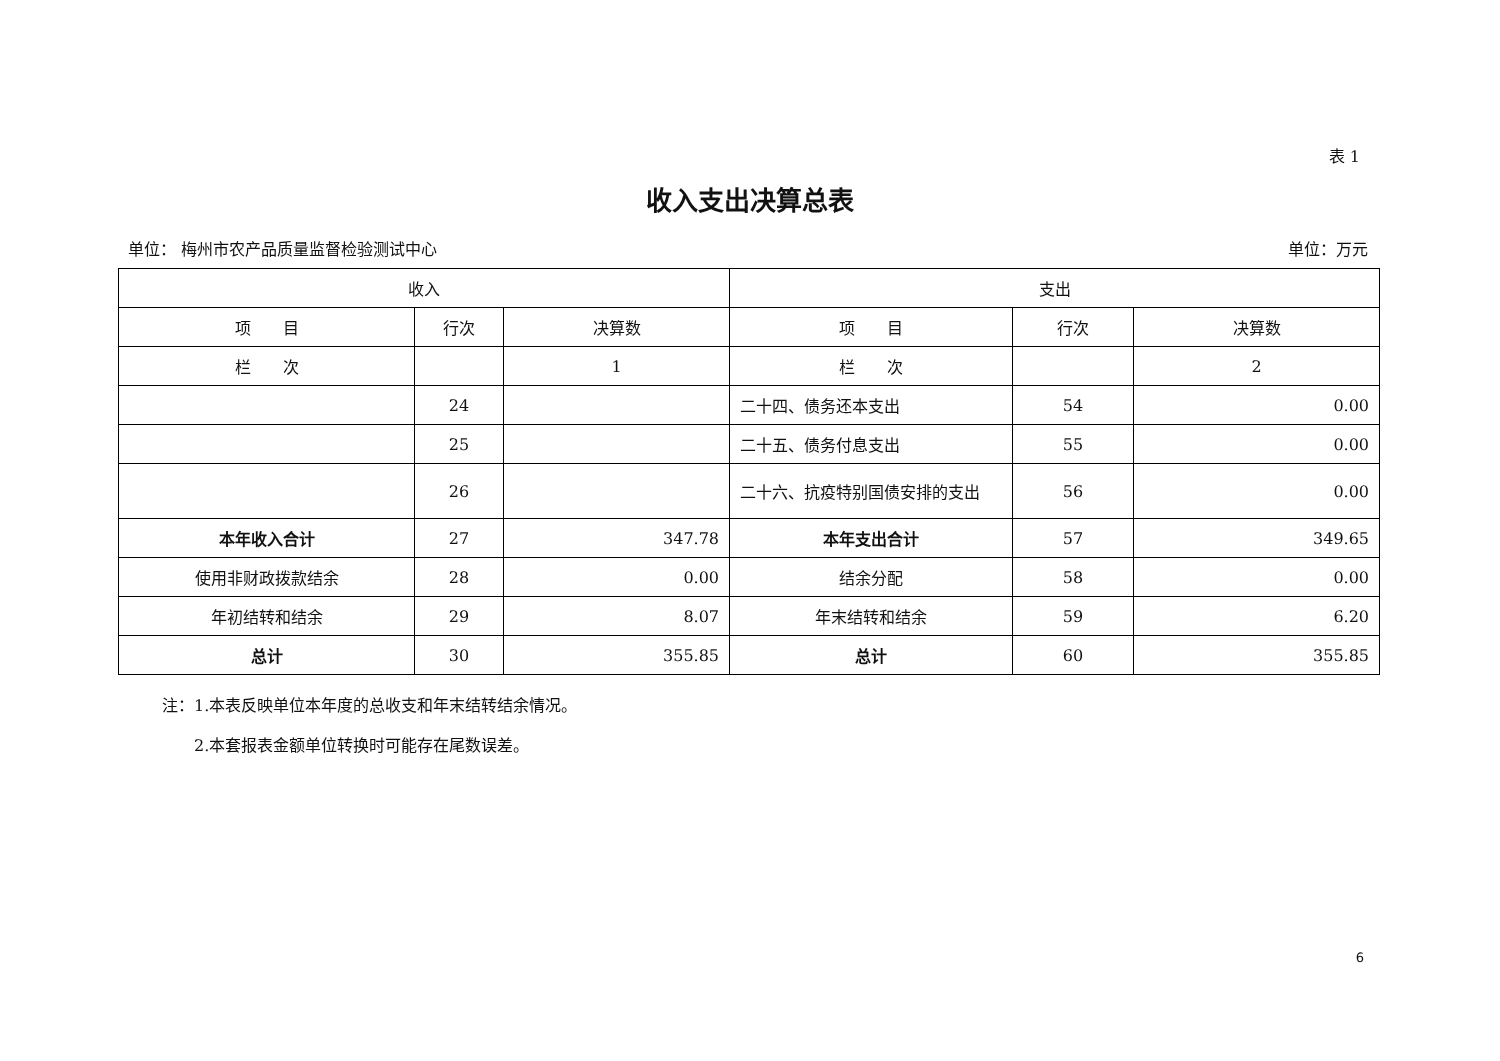表 1
收入支出决算总表
单位： 梅州市农产品质量监督检验测试中心 单位：万元
| 收入 | | | 支出 | | |
| --- | --- | --- | --- | --- | --- |
| 项 目 | 行次 | 决算数 | 项 目 | 行次 | 决算数 |
| 栏 次 | | 1 | 栏 次 | | 2 |
| | 24 | | 二十四、债务还本支出 | 54 | 0.00 |
| | 25 | | 二十五、债务付息支出 | 55 | 0.00 |
| | 26 | | 二十六、抗疫特别国债安排的支出 | 56 | 0.00 |
| 本年收入合计 | 27 | 347.78 | 本年支出合计 | 57 | 349.65 |
| 使用非财政拨款结余 | 28 | 0.00 | 结余分配 | 58 | 0.00 |
| 年初结转和结余 | 29 | 8.07 | 年末结转和结余 | 59 | 6.20 |
| 总计 | 30 | 355.85 | 总计 | 60 | 355.85 |
注：1.本表反映单位本年度的总收支和年末结转结余情况。
　　2.本套报表金额单位转换时可能存在尾数误差。
6